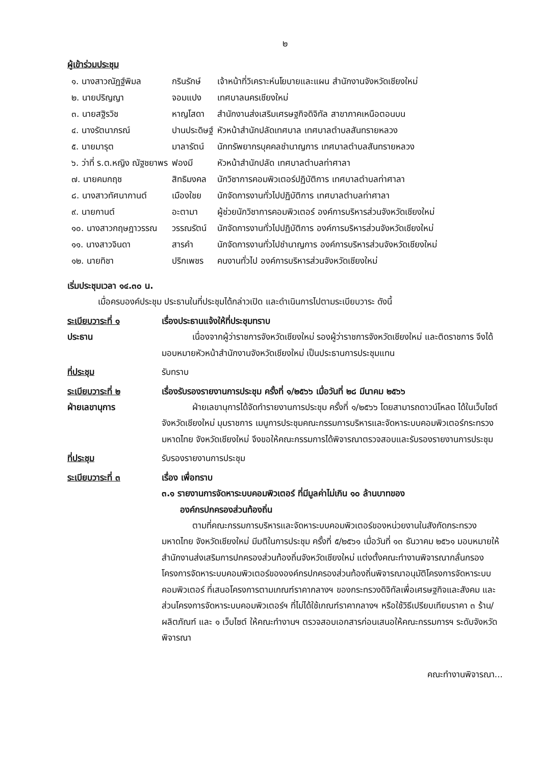๒
ผู้เข้าร่วมประชุม
| ๑. นางสาวณัฏฐ์พิมล | กรินรักษ์ | เจ้าหน้าที่วิเคราะห์นโยบายและแผน สำนักงานจังหวัดเชียงใหม่ |
| ๒. นายปริญญา | จอมแปง | เทศบาลนครเชียงใหม่ |
| ๓. นายสฐิรวิช | หาญโสดา | สำนักงานส่งเสริมเศรษฐกิจดิจิทัล สาขาภาคเหนือตอนบน |
| ๔. นางรัตนาภรณ์ | ปานประดิษฐ์ | หัวหน้าสำนักปลัดเทศบาล เทศบาลตำบลสันทรายหลวง |
| ๕. นายมารุต | มาลารัตน์ | นักทรัพยากรบุคคลชำนาญการ เทศบาลตำบลสันทรายหลวง |
| ๖. ว่าที่ ร.ต.หญิง ณัฐชยาพร | ฟองมี | หัวหน้าสำนักปลัด เทศบาลตำบลท่าศาลา |
| ๗. นายคมกฤช | สิทธิมงคล | นักวิชาการคอมพิวเตอร์ปฏิบัติการ เทศบาลตำบลท่าศาลา |
| ๘. นางสาวทัศนากานต์ | เมืองใชย | นักจัดการงานทั่วไปปฏิบัติการ เทศบาลตำบลท่าศาลา |
| ๙. นายกานต์ | อะตามา | ผู้ช่วยนักวิชาการคอมพิวเตอร์ องค์การบริหารส่วนจังหวัดเชียงใหม่ |
| ๑๐. นางสาวกฤษฎาวรรณ | วรรณรัตน์ | นักจัดการงานทั่วไปปฏิบัติการ องค์การบริหารส่วนจังหวัดเชียงใหม่ |
| ๑๑. นางสาวจินดา | สารคำ | นักจัดการงานทั่วไปชำนาญการ องค์การบริหารส่วนจังหวัดเชียงใหม่ |
| ๑๒. นายทิชา | ปริกเพชร | คนงานทั่วไป องค์การบริหารส่วนจังหวัดเชียงใหม่ |
เริ่มประชุมเวลา ๑๔.๓๐ น.
เมื่อครบองค์ประชุม ประธานในที่ประชุมได้กล่าวเปิด และดำเนินการไปตามระเบียบวาระ ดังนี้
ระเบียบวาระที่ ๑
ประธาน
เรื่องประธานแจ้งให้ที่ประชุมทราบ
เนื่องจากผู้ว่าราชการจังหวัดเชียงใหม่ รองผู้ว่าราชการจังหวัดเชียงใหม่ และติดราชการ จึงได้มอบหมายหัวหน้าสำนักงานจังหวัดเชียงใหม่ เป็นประธานการประชุมแทน
ที่ประชุม รับทราบ
ระเบียบวาระที่ ๒
ฝ่ายเลขานุการ
เรื่องรับรองรายงานการประชุม ครั้งที่ ๑/๒๕๖๖ เมื่อวันที่ ๒๘ มีนาคม ๒๕๖๖
ฝ่ายเลขานุการได้จัดทำรายงานการประชุม ครั้งที่ ๑/๒๕๖๖ โดยสามารถดาวน์โหลด ได้ในเว็บไซต์จังหวัดเชียงใหม่ มุมราชการ เมนูการประชุมคณะกรรมการบริหารและจัดหาระบบคอมพิวเตอร์กระทรวงมหาดไทย จังหวัดเชียงใหม่ จึงขอให้คณะกรรมการได้พิจารณาตรวจสอบและรับรองรายงานการประชุม
ที่ประชุม รับรองรายงานการประชุม
ระเบียบวาระที่ ๓ เรื่อง เพื่อทราบ
๓.๑ รายงานการจัดหาระบบคอมพิวเตอร์ ที่มีมูลค่าไม่เกิน ๑๐ ล้านบาทของ
องค์กรปกครองส่วนท้องถิ่น
ตามที่คณะกรรมการบริหารและจัดหาระบบคอมพิวเตอร์ของหน่วยงานในสังกัดกระทรวงมหาดไทย จังหวัดเชียงใหม่ มีมติในการประชุม ครั้งที่ ๕/๒๕๖๑ เมื่อวันที่ ๑๓ ธันวาคม ๒๕๖๑ มอบหมายให้สำนักงานส่งเสริมการปกครองส่วนท้องถิ่นจังหวัดเชียงใหม่ แต่งตั้งคณะทำงานพิจารณากลั่นกรองโครงการจัดหาระบบคอมพิวเตอร์ขององค์กรปกครองส่วนท้องถิ่นพิจารณาอนุมัติโครงการจัดหาระบบคอมพิวเตอร์ ที่เสนอโครงการตามเกณฑ์ราคากลางฯ ของกระทรวงดิจิทัลเพื่อเศรษฐกิจและสังคม และส่วนโครงการจัดหาระบบคอมพิวเตอร์ฯ ที่ไม่ได้ใช้เกณฑ์ราคากลางฯ หรือใช้วิธีเปรียบเทียบราคา ๓ ร้าน/ผลิตภัณฑ์ และ ๑ เว็บไซต์ ให้คณะทำงานฯ ตรวจสอบเอกสารก่อนเสนอให้คณะกรรมการฯ ระดับจังหวัดพิจารณา
คณะทำงานพิจารณา...